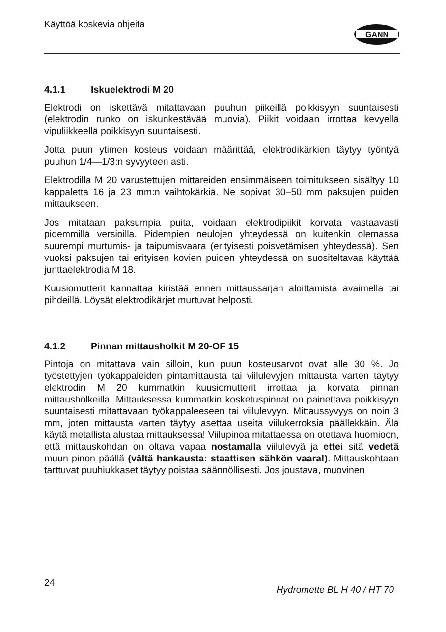Käyttöä koskevia ohjeita
GANN
4.1.1 Iskuelektrodi M 20
Elektrodi on iskettävä mitattavaan puuhun piikeillä poikkisyyn suuntaisesti (elektrodin runko on iskunkestävää muovia). Piikit voidaan irrottaa kevyellä vipuliikkeellä poikkisyyn suuntaisesti.
Jotta puun ytimen kosteus voidaan määrittää, elektrodikärkien täytyy työntyä puuhun 1/4—1/3:n syvyyteen asti.
Elektrodilla M 20 varustettujen mittareiden ensimmäiseen toimitukseen sisältyy 10 kappaletta 16 ja 23 mm:n vaihtokärkiä. Ne sopivat 30–50 mm paksujen puiden mittaukseen.
Jos mitataan paksumpia puita, voidaan elektrodipiikit korvata vastaavasti pidemmillä versioilla. Pidempien neulojen yhteydessä on kuitenkin olemassa suurempi murtumis- ja taipumisvaara (erityisesti poisvetämisen yhteydessä). Sen vuoksi paksujen tai erityisen kovien puiden yhteydessä on suositeltavaa käyttää junttaelektrodia M 18.
Kuusiomutterit kannattaa kiristää ennen mittaussarjan aloittamista avaimella tai pihdeillä. Löysät elektrodikärjet murtuvat helposti.
4.1.2 Pinnan mittausholkit M 20-OF 15
Pintoja on mitattava vain silloin, kun puun kosteusarvot ovat alle 30 %. Jo työstettyjen työkappaleiden pintamittausta tai viilulevyjen mittausta varten täytyy elektrodin M 20 kummatkin kuusiomutterit irrottaa ja korvata pinnan mittausholkeilla. Mittauksessa kummatkin kosketuspinnat on painettava poikkisyyn suuntaisesti mitattavaan työkappaleeseen tai viilulevyyn. Mittaussyvyys on noin 3 mm, joten mittausta varten täytyy asettaa useita viilukerroksia päällekkäin. Älä käytä metallista alustaa mittauksessa! Viilupinoa mitattaessa on otettava huomioon, että mittauskohdan on oltava vapaa nostamalla viilulevyä ja ettei sitä vedetä muun pinon päällä (vältä hankausta: staattisen sähkön vaara!). Mittauskohtaan tarttuvat puuhiukkaset täytyy poistaa säännöllisesti. Jos joustava, muovinen
24 Hydromette BL H 40 / HT 70